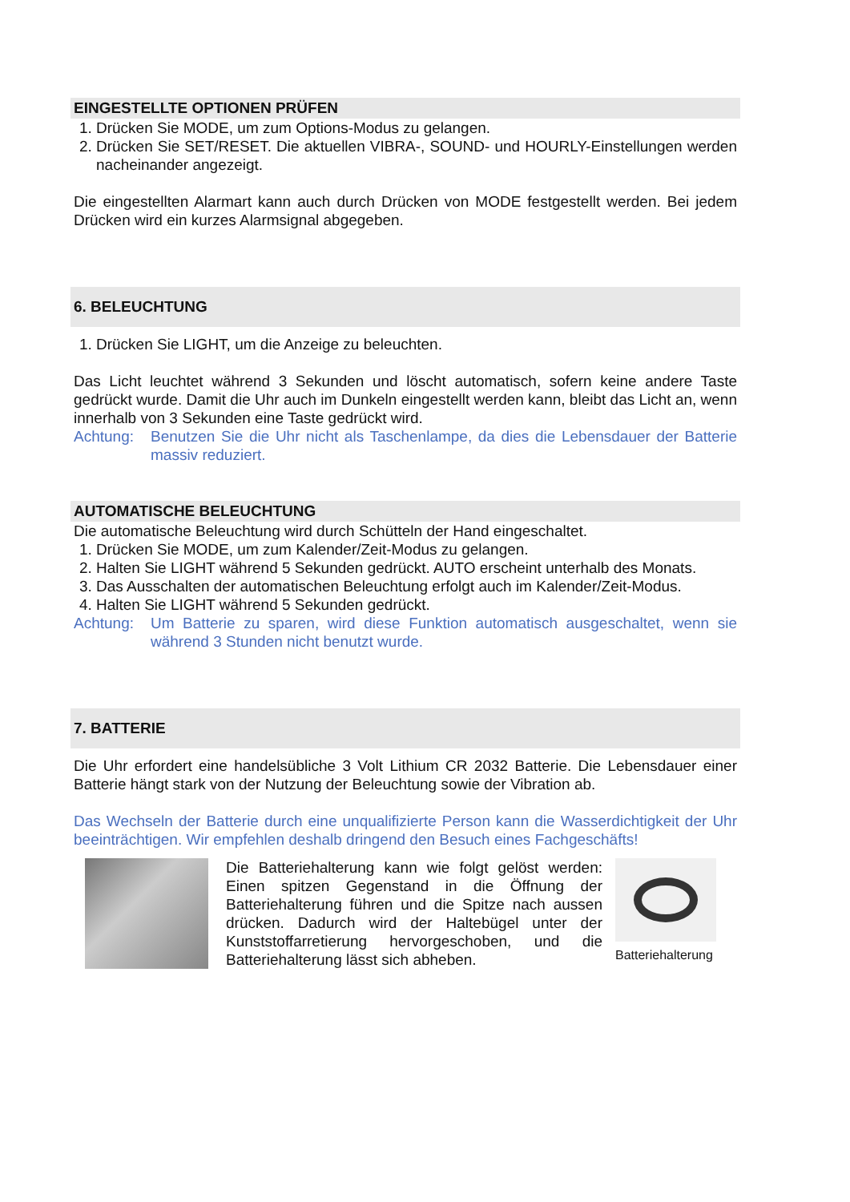EINGESTELLTE OPTIONEN PRÜFEN
1. Drücken Sie MODE, um zum Options-Modus zu gelangen.
2. Drücken Sie SET/RESET. Die aktuellen VIBRA-, SOUND- und HOURLY-Einstellungen werden nacheinander angezeigt.
Die eingestellten Alarmart kann auch durch Drücken von MODE festgestellt werden. Bei jedem Drücken wird ein kurzes Alarmsignal abgegeben.
6. BELEUCHTUNG
1. Drücken Sie LIGHT, um die Anzeige zu beleuchten.
Das Licht leuchtet während 3 Sekunden und löscht automatisch, sofern keine andere Taste gedrückt wurde. Damit die Uhr auch im Dunkeln eingestellt werden kann, bleibt das Licht an, wenn innerhalb von 3 Sekunden eine Taste gedrückt wird.
Achtung: Benutzen Sie die Uhr nicht als Taschenlampe, da dies die Lebensdauer der Batterie massiv reduziert.
AUTOMATISCHE BELEUCHTUNG
Die automatische Beleuchtung wird durch Schütteln der Hand eingeschaltet.
1. Drücken Sie MODE, um zum Kalender/Zeit-Modus zu gelangen.
2. Halten Sie LIGHT während 5 Sekunden gedrückt. AUTO erscheint unterhalb des Monats.
3. Das Ausschalten der automatischen Beleuchtung erfolgt auch im Kalender/Zeit-Modus.
4. Halten Sie LIGHT während 5 Sekunden gedrückt.
Achtung: Um Batterie zu sparen, wird diese Funktion automatisch ausgeschaltet, wenn sie während 3 Stunden nicht benutzt wurde.
7. BATTERIE
Die Uhr erfordert eine handelsübliche 3 Volt Lithium CR 2032 Batterie. Die Lebensdauer einer Batterie hängt stark von der Nutzung der Beleuchtung sowie der Vibration ab.
Das Wechseln der Batterie durch eine unqualifizierte Person kann die Wasserdichtigkeit der Uhr beeinträchtigen. Wir empfehlen deshalb dringend den Besuch eines Fachgeschäfts!
Die Batteriehalterung kann wie folgt gelöst werden: Einen spitzen Gegenstand in die Öffnung der Batteriehalterung führen und die Spitze nach aussen drücken. Dadurch wird der Haltebügel unter der Kunststoffarretierung hervorgeschoben, und die Batteriehalterung lässt sich abheben.
Batteriehalterung